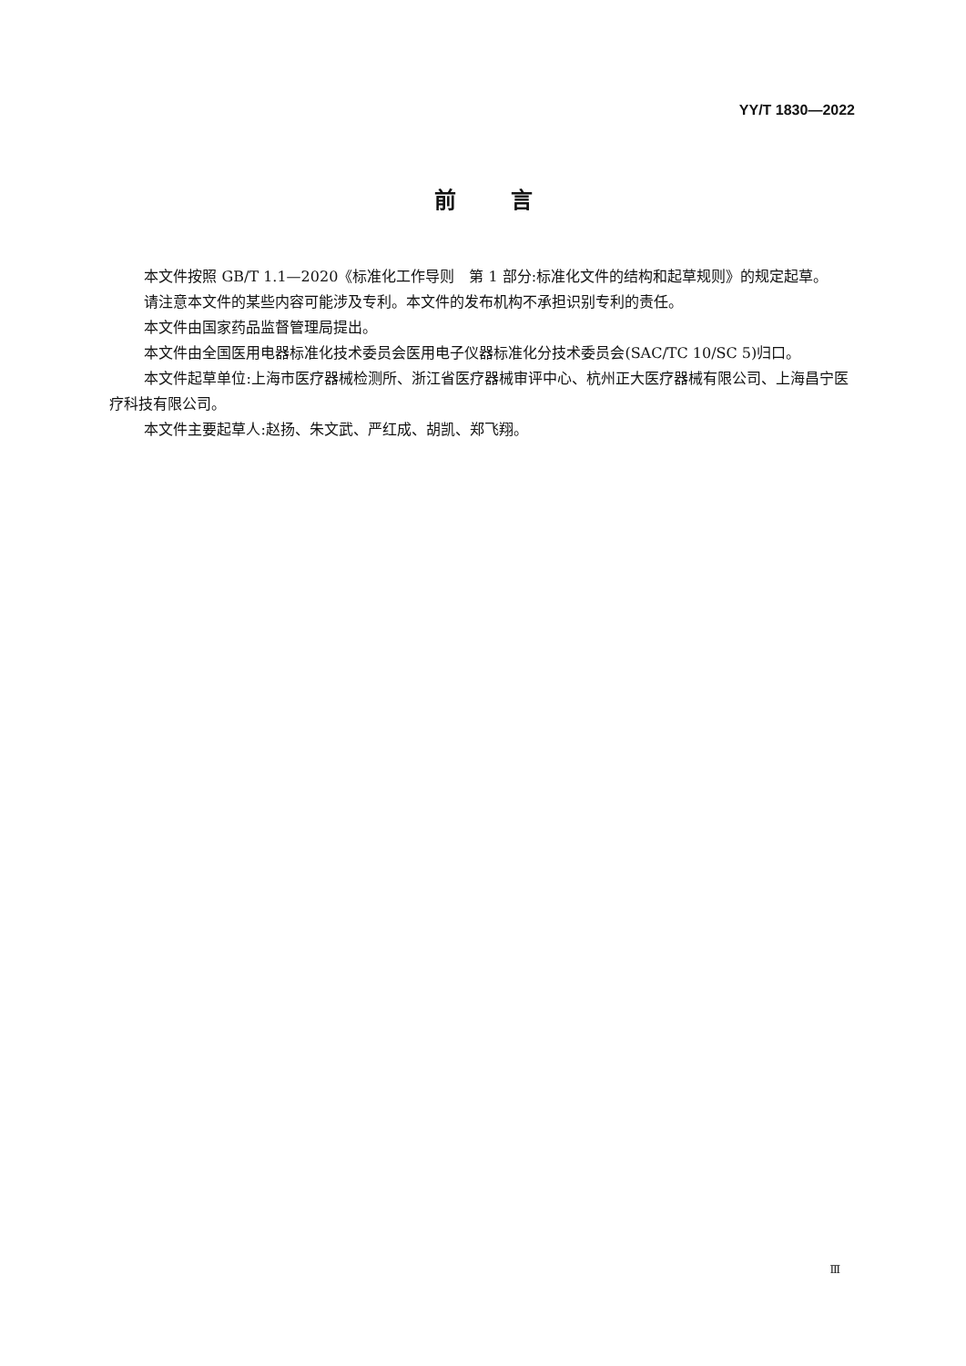YY/T 1830—2022
前言
本文件按照 GB/T 1.1—2020《标准化工作导则　第 1 部分:标准化文件的结构和起草规则》的规定起草。
请注意本文件的某些内容可能涉及专利。本文件的发布机构不承担识别专利的责任。
本文件由国家药品监督管理局提出。
本文件由全国医用电器标准化技术委员会医用电子仪器标准化分技术委员会(SAC/TC 10/SC 5)归口。
本文件起草单位:上海市医疗器械检测所、浙江省医疗器械审评中心、杭州正大医疗器械有限公司、上海昌宁医疗科技有限公司。
本文件主要起草人:赵扬、朱文武、严红成、胡凯、郑飞翔。
Ⅲ